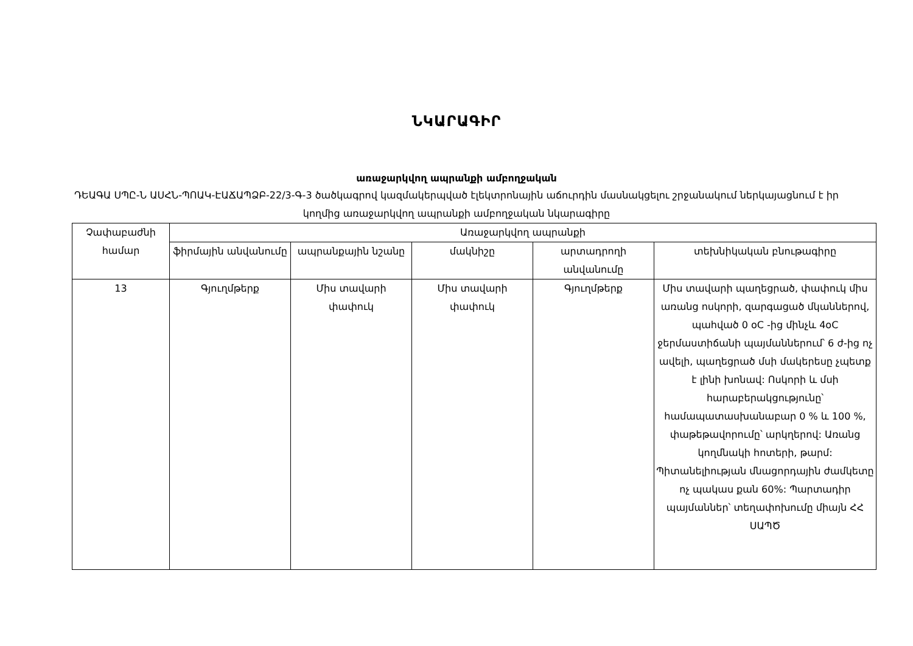ՆԿԱՐԱԳԻՐ
առաջարկվող ապրանքի ամբողջական
ԴԵԱԳԱ ՍՊԸ-Ն ԱՍՀՆ-ՊՈԱԿ-ԷԱՃԱՊՁԲ-22/3-Գ-3 ծածկագրով կազմակերպված էլեկտրոնային աճուրդին մասնակցելու շրջանակում ներկայացնում է իր կողմից առաջարկվող ապրանքի ամբողջական նկարագիրը
| Չափաբաժնի համար | Առաջարկվող ապրանքի | | | | |
| --- | --- | --- | --- | --- | --- |
| | ֆիրմային անվանումը | ապրանքային նշանը | մակնիշը | արտադրողի անվանումը | տեխնիկական բնութագիրը |
| 13 | Գյուղմթերք | Միս տավարի փափուկ | Միս տավարի փափուկ | Գյուղմթերք | Միս տավարի պաղեցրած, փափուկ միս առանց ոսկորի, զարգացած մկաններով, պահված 0 oC -ից մինչև 4oC ջերմաստիճանի պայմաններում՝ 6 ժ-ից ոչ ավելի, պաղեցրած մսի մակերեսը չպետք է լինի խոնավ: Ոսկորի և մսի հարաբերակցությունը՝ համապատասխանաբար 0 % և 100 %, փաթեթավորումը՝ արկղերով: Առանց կողմնակի հոտերի, թարմ: Պիտանելիության մնացորդային ժամկետը ոչ պակաս քան 60%: Պարտադիր պայմաններ՝ տեղափոխումը միայն ՀՀ ՍԱՊԾ |